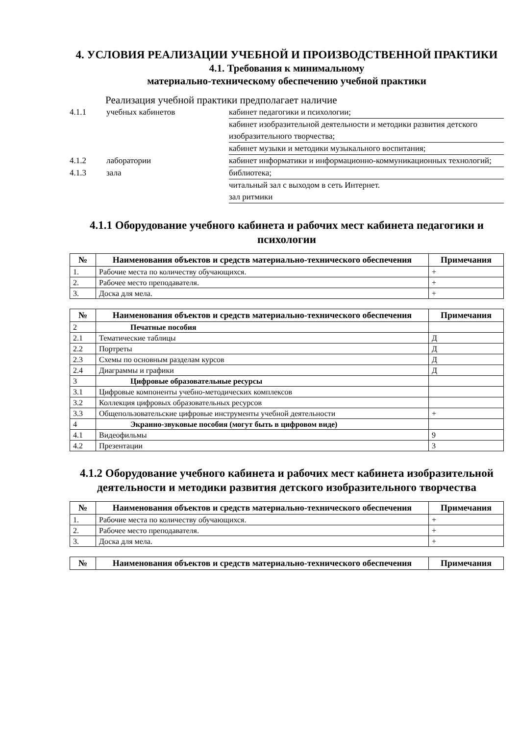4. УСЛОВИЯ РЕАЛИЗАЦИИ УЧЕБНОЙ И ПРОИЗВОДСТВЕННОЙ ПРАКТИКИ
4.1. Требования к минимальному
материально-техническому обеспечению учебной практики
Реализация учебной практики предполагает наличие
| 4.1.1 | учебных кабинетов | кабинет педагогики и психологии; |
| | | кабинет изобразительной деятельности и методики развития детского изобразительного творчества; |
| | | кабинет музыки и методики музыкального воспитания; |
| 4.1.2 | лаборатории | кабинет информатики и информационно-коммуникационных технологий; |
| 4.1.3 | зала | библиотека; |
| | | читальный зал с выходом в сеть Интернет. зал ритмики |
4.1.1 Оборудование учебного кабинета и рабочих мест кабинета педагогики и психологии
| № | Наименования объектов и средств материально-технического обеспечения | Примечания |
| --- | --- | --- |
| 1. | Рабочие места по количеству обучающихся. | + |
| 2. | Рабочее место преподавателя. | + |
| 3. | Доска для мела. | + |
| № | Наименования объектов и средств материально-технического обеспечения | Примечания |
| --- | --- | --- |
| 2 | Печатные пособия | |
| 2.1 | Тематические таблицы | Д |
| 2.2 | Портреты | Д |
| 2.3 | Схемы по основным разделам курсов | Д |
| 2.4 | Диаграммы и графики | Д |
| 3 | Цифровые образовательные ресурсы | |
| 3.1 | Цифровые компоненты учебно-методических комплексов | |
| 3.2 | Коллекция цифровых образовательных ресурсов | |
| 3.3 | Общепользовательские цифровые инструменты учебной деятельности | + |
| 4 | Экранно-звуковые пособия (могут быть в цифровом виде) | |
| 4.1 | Видеофильмы | 9 |
| 4.2 | Презентации | 3 |
4.1.2 Оборудование учебного кабинета и рабочих мест кабинета изобразительной деятельности и методики развития детского изобразительного творчества
| № | Наименования объектов и средств материально-технического обеспечения | Примечания |
| --- | --- | --- |
| 1. | Рабочие места по количеству обучающихся. | + |
| 2. | Рабочее место преподавателя. | + |
| 3. | Доска для мела. | + |
| № | Наименования объектов и средств материально-технического обеспечения | Примечания |
| --- | --- | --- |